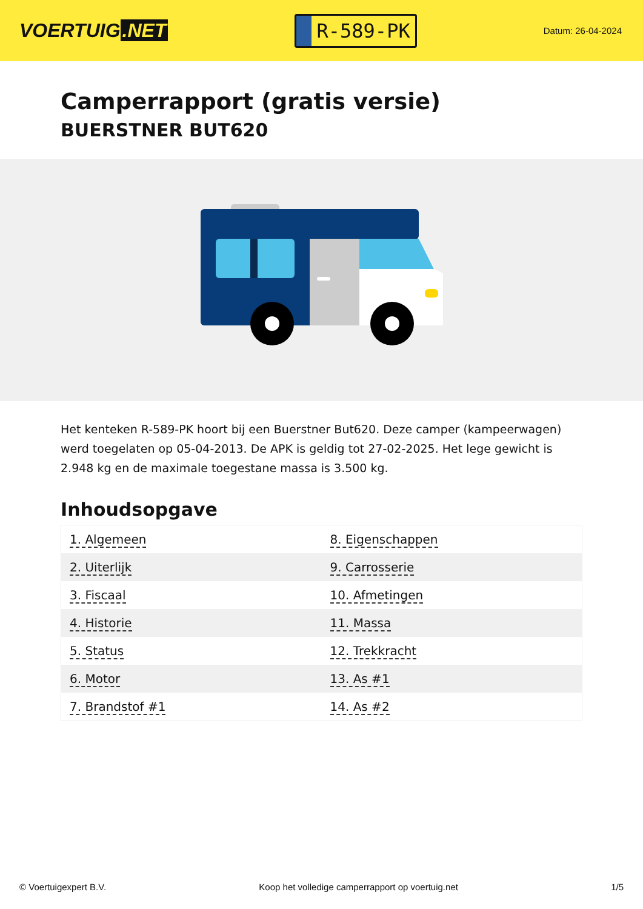VOERTUIG.NET
R-589-PK
Datum: 26-04-2024
Camperrapport (gratis versie)
BUERSTNER BUT620
Het kenteken R-589-PK hoort bij een Buerstner But620. Deze camper (kampeerwagen) werd toegelaten op 05-04-2013. De APK is geldig tot 27-02-2025. Het lege gewicht is 2.948 kg en de maximale toegestane massa is 3.500 kg.
Inhoudsopgave
| 1. Algemeen | 8. Eigenschappen |
| 2. Uiterlijk | 9. Carrosserie |
| 3. Fiscaal | 10. Afmetingen |
| 4. Historie | 11. Massa |
| 5. Status | 12. Trekkracht |
| 6. Motor | 13. As #1 |
| 7. Brandstof #1 | 14. As #2 |
© Voertuigexpert B.V. Koop het volledige camperrapport op voertuig.net 1/5